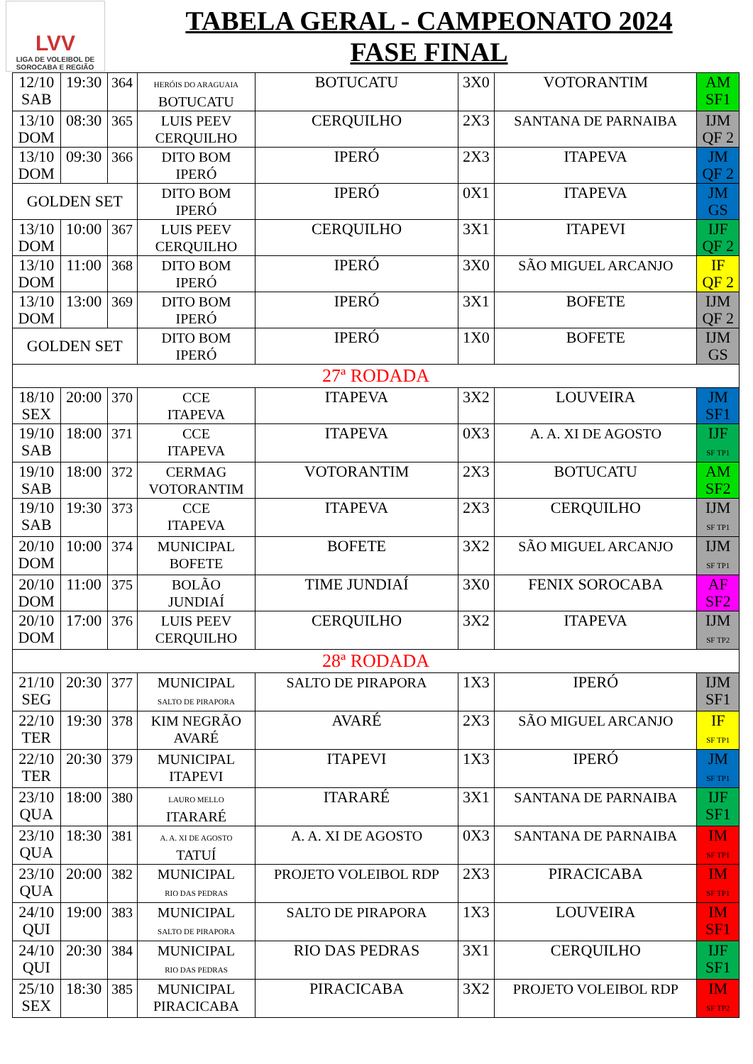LVV
LIGA DE VOLEIBOL DE
SOROCABA E REGIÃO
TABELA GERAL - CAMPEONATO 2024
FASE FINAL
| 12/10 SAB | 19:30 | 364 | HERÓIS DO ARAGUAIA BOTUCATU | BOTUCATU | 3X0 | VOTORANTIM | AM SF1 |
| 13/10 DOM | 08:30 | 365 | LUIS PEEV CERQUILHO | CERQUILHO | 2X3 | SANTANA DE PARNAIBA | IJM QF 2 |
| 13/10 DOM | 09:30 | 366 | DITO BOM IPERÓ | IPERÓ | 2X3 | ITAPEVA | JM QF 2 |
| GOLDEN SET | | | DITO BOM IPERÓ | IPERÓ | 0X1 | ITAPEVA | JM GS |
| 13/10 DOM | 10:00 | 367 | LUIS PEEV CERQUILHO | CERQUILHO | 3X1 | ITAPEVI | IJF QF 2 |
| 13/10 DOM | 11:00 | 368 | DITO BOM IPERÓ | IPERÓ | 3X0 | SÃO MIGUEL ARCANJO | IF QF 2 |
| 13/10 DOM | 13:00 | 369 | DITO BOM IPERÓ | IPERÓ | 3X1 | BOFETE | IJM QF 2 |
| GOLDEN SET | | | DITO BOM IPERÓ | IPERÓ | 1X0 | BOFETE | IJM GS |
| 27ª RODADA | | | | | | | |
| 18/10 SEX | 20:00 | 370 | CCE ITAPEVA | ITAPEVA | 3X2 | LOUVEIRA | JM SF1 |
| 19/10 SAB | 18:00 | 371 | CCE ITAPEVA | ITAPEVA | 0X3 | A. A. XI DE AGOSTO | IJF SF TP1 |
| 19/10 SAB | 18:00 | 372 | CERMAG VOTORANTIM | VOTORANTIM | 2X3 | BOTUCATU | AM SF2 |
| 19/10 SAB | 19:30 | 373 | CCE ITAPEVA | ITAPEVA | 2X3 | CERQUILHO | IJM SF TP1 |
| 20/10 DOM | 10:00 | 374 | MUNICIPAL BOFETE | BOFETE | 3X2 | SÃO MIGUEL ARCANJO | IJM SF TP1 |
| 20/10 DOM | 11:00 | 375 | BOLÃO JUNDIAÍ | TIME JUNDIAÍ | 3X0 | FENIX SOROCABA | AF SF2 |
| 20/10 DOM | 17:00 | 376 | LUIS PEEV CERQUILHO | CERQUILHO | 3X2 | ITAPEVA | IJM SF TP2 |
| 28ª RODADA | | | | | | | |
| 21/10 SEG | 20:30 | 377 | MUNICIPAL SALTO DE PIRAPORA | SALTO DE PIRAPORA | 1X3 | IPERÓ | IJM SF1 |
| 22/10 TER | 19:30 | 378 | KIM NEGRÃO AVARÉ | AVARÉ | 2X3 | SÃO MIGUEL ARCANJO | IF SF TP1 |
| 22/10 TER | 20:30 | 379 | MUNICIPAL ITAPEVI | ITAPEVI | 1X3 | IPERÓ | JM SF TP1 |
| 23/10 QUA | 18:00 | 380 | LAURO MELLO ITARARÉ | ITARARÉ | 3X1 | SANTANA DE PARNAIBA | IJF SF1 |
| 23/10 QUA | 18:30 | 381 | A. A. XI DE AGOSTO TATUÍ | A. A. XI DE AGOSTO | 0X3 | SANTANA DE PARNAIBA | IM SF TP1 |
| 23/10 QUA | 20:00 | 382 | MUNICIPAL RIO DAS PEDRAS | PROJETO VOLEIBOL RDP | 2X3 | PIRACICABA | IM SF TP1 |
| 24/10 QUI | 19:00 | 383 | MUNICIPAL SALTO DE PIRAPORA | SALTO DE PIRAPORA | 1X3 | LOUVEIRA | IM SF1 |
| 24/10 QUI | 20:30 | 384 | MUNICIPAL RIO DAS PEDRAS | RIO DAS PEDRAS | 3X1 | CERQUILHO | IJF SF1 |
| 25/10 SEX | 18:30 | 385 | MUNICIPAL PIRACICABA | PIRACICABA | 3X2 | PROJETO VOLEIBOL RDP | IM SF TP2 |